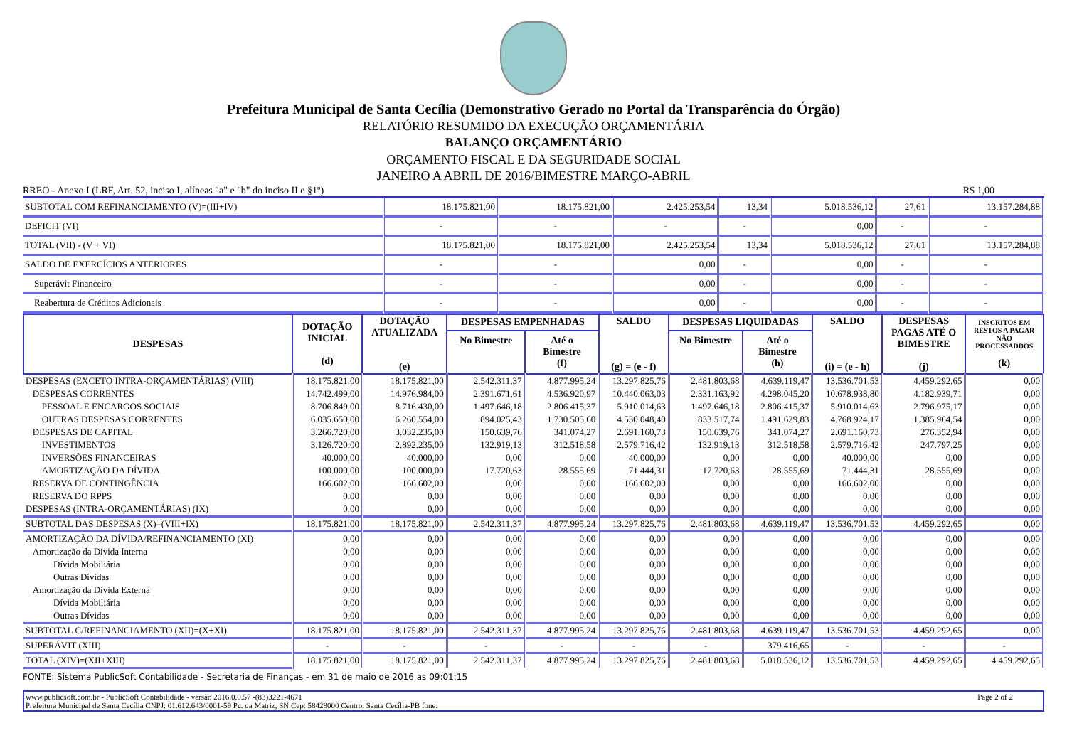Prefeitura Municipal de Santa Cecília (Demonstrativo Gerado no Portal da Transparência do Órgão)
RELATÓRIO RESUMIDO DA EXECUÇÃO ORÇAMENTÁRIA
BALANÇO ORÇAMENTÁRIO
ORÇAMENTO FISCAL E DA SEGURIDADE SOCIAL
JANEIRO A ABRIL DE 2016/BIMESTRE MARÇO-ABRIL
RREO - Anexo I (LRF, Art. 52, inciso I, alíneas "a" e "b" do inciso II e §1º) R$ 1,00
| SUBTOTAL COM REFINANCIAMENTO (V)=(III+IV) | 18.175.821,00 | 18.175.821,00 | 2.425.253,54 | 13,34 | 5.018.536,12 | 27,61 | 13.157.284,88 |
| DEFICIT (VI) | - | - | - | - | 0,00 | - | - |
| TOTAL (VII) - (V + VI) | 18.175.821,00 | 18.175.821,00 | 2.425.253,54 | 13,34 | 5.018.536,12 | 27,61 | 13.157.284,88 |
| SALDO DE EXERCÍCIOS ANTERIORES | - | - | 0,00 | - | 0,00 | - | - |
| Superávit Financeiro | - | - | 0,00 | - | 0,00 | - | - |
| Reabertura de Créditos Adicionais | - | - | 0,00 | - | 0,00 | - | - |
| DESPESAS | DOTAÇÃO INICIAL (d) | DOTAÇÃO ATUALIZADA (e) | DESPESAS EMPENHADAS | | SALDO (g) = (e - f) | DESPESAS LIQUIDADAS | | SALDO (i) = (e - h) | DESPESAS PAGAS ATÉ O BIMESTRE (j) | INSCRITOS EM RESTOS A PAGAR NÃO PROCESSADDOS (k) |
| --- | --- | --- | --- | --- | --- | --- | --- | --- | --- | --- |
| | | | No Bimestre | Até o Bimestre (f) | | No Bimestre | Até o Bimestre (h) | | | |
| DESPESAS (EXCETO INTRA-ORÇAMENTÁRIAS) (VIII) | 18.175.821,00 | 18.175.821,00 | 2.542.311,37 | 4.877.995,24 | 13.297.825,76 | 2.481.803,68 | 4.639.119,47 | 13.536.701,53 | 4.459.292,65 | 0,00 |
| DESPESAS CORRENTES | 14.742.499,00 | 14.976.984,00 | 2.391.671,61 | 4.536.920,97 | 10.440.063,03 | 2.331.163,92 | 4.298.045,20 | 10.678.938,80 | 4.182.939,71 | 0,00 |
| PESSOAL E ENCARGOS SOCIAIS | 8.706.849,00 | 8.716.430,00 | 1.497.646,18 | 2.806.415,37 | 5.910.014,63 | 1.497.646,18 | 2.806.415,37 | 5.910.014,63 | 2.796.975,17 | 0,00 |
| OUTRAS DESPESAS CORRENTES | 6.035.650,00 | 6.260.554,00 | 894.025,43 | 1.730.505,60 | 4.530.048,40 | 833.517,74 | 1.491.629,83 | 4.768.924,17 | 1.385.964,54 | 0,00 |
| DESPESAS DE CAPITAL | 3.266.720,00 | 3.032.235,00 | 150.639,76 | 341.074,27 | 2.691.160,73 | 150.639,76 | 341.074,27 | 2.691.160,73 | 276.352,94 | 0,00 |
| INVESTIMENTOS | 3.126.720,00 | 2.892.235,00 | 132.919,13 | 312.518,58 | 2.579.716,42 | 132.919,13 | 312.518,58 | 2.579.716,42 | 247.797,25 | 0,00 |
| INVERSÕES FINANCEIRAS | 40.000,00 | 40.000,00 | 0,00 | 0,00 | 40.000,00 | 0,00 | 0,00 | 40.000,00 | 0,00 | 0,00 |
| AMORTIZAÇÃO DA DÍVIDA | 100.000,00 | 100.000,00 | 17.720,63 | 28.555,69 | 71.444,31 | 17.720,63 | 28.555,69 | 71.444,31 | 28.555,69 | 0,00 |
| RESERVA DE CONTINGÊNCIA | 166.602,00 | 166.602,00 | 0,00 | 0,00 | 166.602,00 | 0,00 | 0,00 | 166.602,00 | 0,00 | 0,00 |
| RESERVA DO RPPS | 0,00 | 0,00 | 0,00 | 0,00 | 0,00 | 0,00 | 0,00 | 0,00 | 0,00 | 0,00 |
| DESPESAS (INTRA-ORÇAMENTÁRIAS) (IX) | 0,00 | 0,00 | 0,00 | 0,00 | 0,00 | 0,00 | 0,00 | 0,00 | 0,00 | 0,00 |
| SUBTOTAL DAS DESPESAS (X)=(VIII+IX) | 18.175.821,00 | 18.175.821,00 | 2.542.311,37 | 4.877.995,24 | 13.297.825,76 | 2.481.803,68 | 4.639.119,47 | 13.536.701,53 | 4.459.292,65 | 0,00 |
| AMORTIZAÇÃO DA DÍVIDA/REFINANCIAMENTO (XI) | 0,00 | 0,00 | 0,00 | 0,00 | 0,00 | 0,00 | 0,00 | 0,00 | 0,00 | 0,00 |
| Amortização da Dívida Interna | 0,00 | 0,00 | 0,00 | 0,00 | 0,00 | 0,00 | 0,00 | 0,00 | 0,00 | 0,00 |
| Dívida Mobiliária | 0,00 | 0,00 | 0,00 | 0,00 | 0,00 | 0,00 | 0,00 | 0,00 | 0,00 | 0,00 |
| Outras Dívidas | 0,00 | 0,00 | 0,00 | 0,00 | 0,00 | 0,00 | 0,00 | 0,00 | 0,00 | 0,00 |
| Amortização da Dívida Externa | 0,00 | 0,00 | 0,00 | 0,00 | 0,00 | 0,00 | 0,00 | 0,00 | 0,00 | 0,00 |
| Dívida Mobiliária | 0,00 | 0,00 | 0,00 | 0,00 | 0,00 | 0,00 | 0,00 | 0,00 | 0,00 | 0,00 |
| Outras Dívidas | 0,00 | 0,00 | 0,00 | 0,00 | 0,00 | 0,00 | 0,00 | 0,00 | 0,00 | 0,00 |
| SUBTOTAL C/REFINANCIAMENTO (XII)=(X+XI) | 18.175.821,00 | 18.175.821,00 | 2.542.311,37 | 4.877.995,24 | 13.297.825,76 | 2.481.803,68 | 4.639.119,47 | 13.536.701,53 | 4.459.292,65 | 0,00 |
| SUPERÁVIT (XIII) | - | - | - | - | - | - | 379.416,65 | - | - | - |
| TOTAL (XIV)=(XII+XIII) | 18.175.821,00 | 18.175.821,00 | 2.542.311,37 | 4.877.995,24 | 13.297.825,76 | 2.481.803,68 | 5.018.536,12 | 13.536.701,53 | 4.459.292,65 | 4.459.292,65 |
FONTE: Sistema PublicSoft Contabilidade - Secretaria de Finanças - em 31 de maio de 2016 as 09:01:15
www.publicsoft.com.br - PublicSoft Contabilidade - versão 2016.0.0.57 -(83)3221-4671 Page 2 of 2
Prefeitura Municipal de Santa Cecília CNPJ: 01.612.643/0001-59 Pc. da Matriz, SN Cep: 58428000 Centro, Santa Cecília-PB fone: